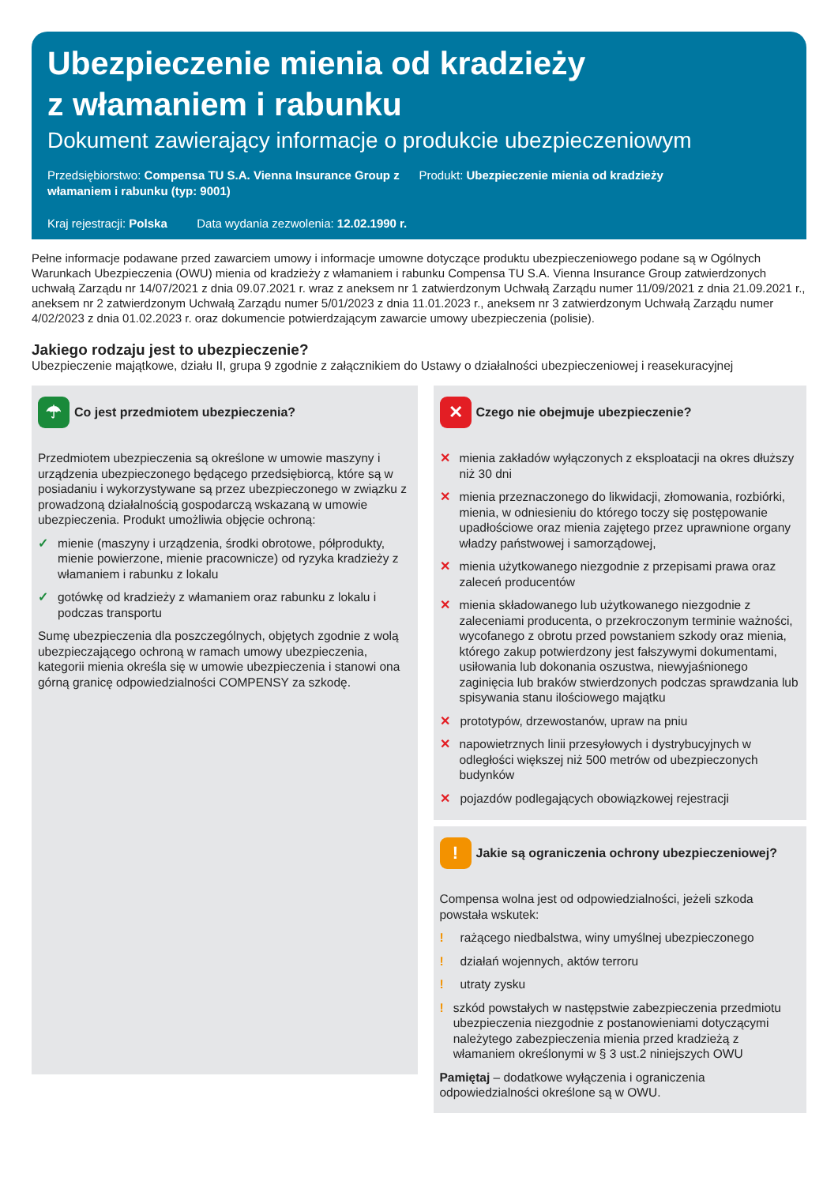Ubezpieczenie mienia od kradzieży
z włamaniem i rabunku
Dokument zawierający informacje o produkcie ubezpieczeniowym
Przedsiębiorstwo: Compensa TU S.A. Vienna Insurance Group z włamaniem i rabunku (typ: 9001)
Produkt: Ubezpieczenie mienia od kradzieży
Kraj rejestracji: Polska Data wydania zezwolenia: 12.02.1990 r.
Pełne informacje podawane przed zawarciem umowy i informacje umowne dotyczące produktu ubezpieczeniowego podane są w Ogólnych Warunkach Ubezpieczenia (OWU) mienia od kradzieży z włamaniem i rabunku Compensa TU S.A. Vienna Insurance Group zatwierdzonych uchwałą Zarządu nr 14/07/2021 z dnia 09.07.2021 r. wraz z aneksem nr 1 zatwierdzonym Uchwałą Zarządu numer 11/09/2021 z dnia 21.09.2021 r., aneksem nr 2 zatwierdzonym Uchwałą Zarządu numer 5/01/2023 z dnia 11.01.2023 r., aneksem nr 3 zatwierdzonym Uchwałą Zarządu numer 4/02/2023 z dnia 01.02.2023 r. oraz dokumencie potwierdzającym zawarcie umowy ubezpieczenia (polisie).
Jakiego rodzaju jest to ubezpieczenie?
Ubezpieczenie majątkowe, działu II, grupa 9 zgodnie z załącznikiem do Ustawy o działalności ubezpieczeniowej i reasekuracyjnej
☂
Co jest przedmiotem ubezpieczenia?
Przedmiotem ubezpieczenia są określone w umowie maszyny i urządzenia ubezpieczonego będącego przedsiębiorcą, które są w posiadaniu i wykorzystywane są przez ubezpieczonego w związku z prowadzoną działalnością gospodarczą wskazaną w umowie ubezpieczenia. Produkt umożliwia objęcie ochroną:
✓ mienie (maszyny i urządzenia, środki obrotowe, półprodukty, mienie powierzone, mienie pracownicze) od ryzyka kradzieży z włamaniem i rabunku z lokalu
✓ gotówkę od kradzieży z włamaniem oraz rabunku z lokalu i podczas transportu
Sumę ubezpieczenia dla poszczególnych, objętych zgodnie z wolą ubezpieczającego ochroną w ramach umowy ubezpieczenia, kategorii mienia określa się w umowie ubezpieczenia i stanowi ona górną granicę odpowiedzialności COMPENSY za szkodę.
✕
Czego nie obejmuje ubezpieczenie?
✕ mienia zakładów wyłączonych z eksploatacji na okres dłuższy niż 30 dni
✕ mienia przeznaczonego do likwidacji, złomowania, rozbiórki, mienia, w odniesieniu do którego toczy się postępowanie upadłościowe oraz mienia zajętego przez uprawnione organy władzy państwowej i samorządowej,
✕ mienia użytkowanego niezgodnie z przepisami prawa oraz zaleceń producentów
✕ mienia składowanego lub użytkowanego niezgodnie z zaleceniami producenta, o przekroczonym terminie ważności, wycofanego z obrotu przed powstaniem szkody oraz mienia, którego zakup potwierdzony jest fałszywymi dokumentami, usiłowania lub dokonania oszustwa, niewyjaśnionego zaginięcia lub braków stwierdzonych podczas sprawdzania lub spisywania stanu ilościowego majątku
✕ prototypów, drzewostanów, upraw na pniu
✕ napowietrznych linii przesyłowych i dystrybucyjnych w odległości większej niż 500 metrów od ubezpieczonych budynków
✕ pojazdów podlegających obowiązkowej rejestracji
!
Jakie są ograniczenia ochrony ubezpieczeniowej?
Compensa wolna jest od odpowiedzialności, jeżeli szkoda powstała wskutek:
! rażącego niedbalstwa, winy umyślnej ubezpieczonego
! działań wojennych, aktów terroru
! utraty zysku
! szkód powstałych w następstwie zabezpieczenia przedmiotu ubezpieczenia niezgodnie z postanowieniami dotyczącymi należytego zabezpieczenia mienia przed kradzieżą z włamaniem określonymi w § 3 ust.2 niniejszych OWU
Pamiętaj – dodatkowe wyłączenia i ograniczenia odpowiedzialności określone są w OWU.